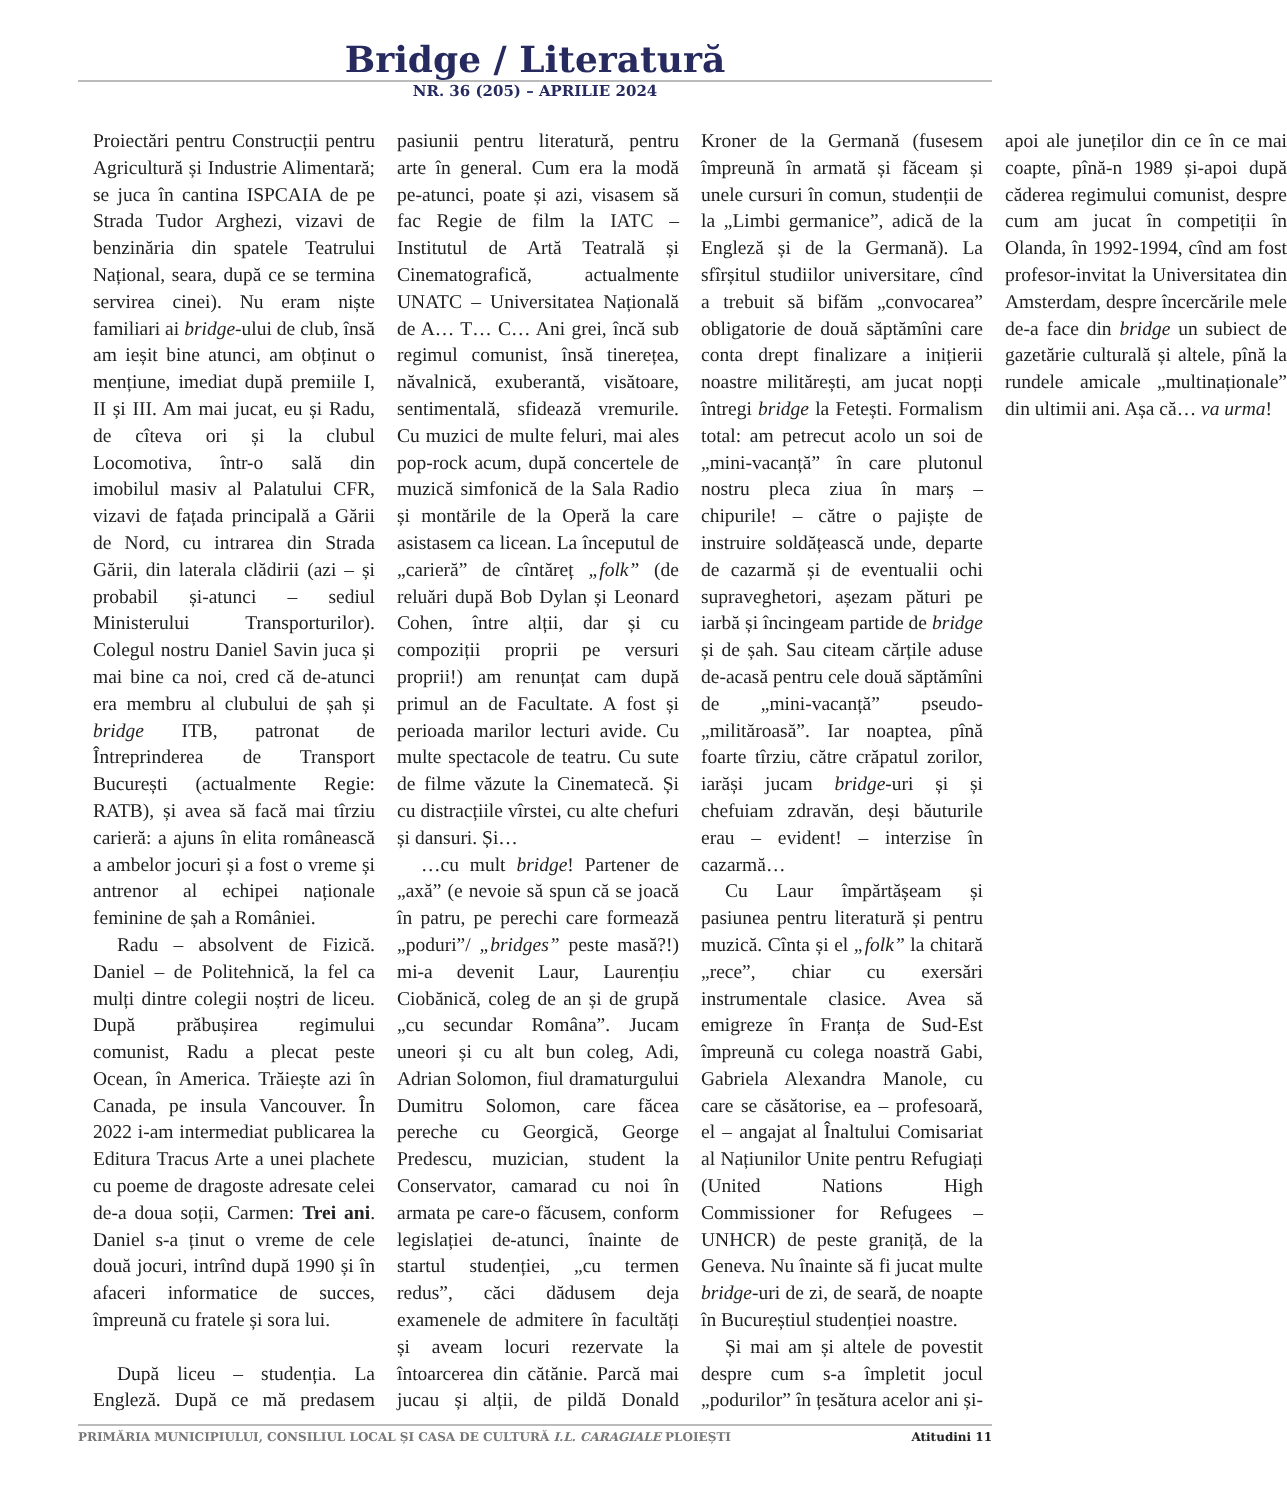Bridge / Literatură
NR. 36 (205) – APRILIE 2024
Proiectări pentru Construcții pentru Agricultură și Industrie Alimentară; se juca în cantina ISPCAIA de pe Strada Tudor Arghezi, vizavi de benzinăria din spatele Teatrului Național, seara, după ce se termina servirea cinei). Nu eram niște familiari ai bridge-ului de club, însă am ieșit bine atunci, am obținut o mențiune, imediat după premiile I, II și III. Am mai jucat, eu și Radu, de cîteva ori și la clubul Locomotiva, într-o sală din imobilul masiv al Palatului CFR, vizavi de fațada principală a Gării de Nord, cu intrarea din Strada Gării, din laterala clădirii (azi – și probabil și-atunci – sediul Ministerului Transporturilor). Colegul nostru Daniel Savin juca și mai bine ca noi, cred că de-atunci era membru al clubului de șah și bridge ITB, patronat de Întreprinderea de Transport București (actualmente Regie: RATB), și avea să facă mai tîrziu carieră: a ajuns în elita românească a ambelor jocuri și a fost o vreme și antrenor al echipei naționale feminine de șah a României.
Radu – absolvent de Fizică. Daniel – de Politehnică, la fel ca mulți dintre colegii noștri de liceu. După prăbușirea regimului comunist, Radu a plecat peste Ocean, în America. Trăiește azi în Canada, pe insula Vancouver. În 2022 i-am intermediat publicarea la Editura Tracus Arte a unei plachete cu poeme de dragoste adresate celei de-a doua soții, Carmen: Trei ani. Daniel s-a ținut o vreme de cele două jocuri, intrînd după 1990 și în afaceri informatice de succes, împreună cu fratele și sora lui.
După liceu – studenția. La Engleză. După ce mă predasem pasiunii pentru literatură, pentru arte în general. Cum era la modă pe-atunci, poate și azi, visasem să fac Regie de film la IATC – Institutul de Artă Teatrală și Cinematografică, actualmente UNATC – Universitatea Națională de A… T… C… Ani grei, încă sub regimul comunist, însă tinerețea, năvalnică, exuberantă, visătoare, sentimentală, sfidează vremurile. Cu muzici de multe feluri, mai ales pop-rock acum, după concertele de muzică simfonică de la Sala Radio și montările de la Operă la care asistasem ca licean. La începutul de „carieră” de cîntăreț „folk” (de reluări după Bob Dylan și Leonard Cohen, între alții, dar și cu compoziții proprii pe versuri proprii!) am renunțat cam după primul an de Facultate. A fost și perioada marilor lecturi avide. Cu multe spectacole de teatru. Cu sute de filme văzute la Cinematecă. Și cu distracțiile vîrstei, cu alte chefuri și dansuri. Și…
…cu mult bridge! Partener de „axă” (e nevoie să spun că se joacă în patru, pe perechi care formează „poduri”/ „bridges” peste masă?!) mi-a devenit Laur, Laurențiu Ciobănică, coleg de an și de grupă „cu secundar Româna”. Jucam uneori și cu alt bun coleg, Adi, Adrian Solomon, fiul dramaturgului Dumitru Solomon, care făcea pereche cu Georgică, George Predescu, muzician, student la Conservator, camarad cu noi în armata pe care-o făcusem, conform legislației de-atunci, înainte de startul studenției, „cu termen redus”, căci dădusem deja examenele de admitere în facultăți și aveam locuri rezervate la întoarcerea din cătănie. Parcă mai jucau și alții, de pildă Donald Kroner de la Germană (fusesem împreună în armată și făceam și unele cursuri în comun, studenții de la „Limbi germanice”, adică de la Engleză și de la Germană). La sfîrșitul studiilor universitare, cînd a trebuit să bifăm „convocarea” obligatorie de două săptămîni care conta drept finalizare a inițierii noastre militărești, am jucat nopți întregi bridge la Fetești. Formalism total: am petrecut acolo un soi de „mini-vacanță” în care plutonul nostru pleca ziua în marș – chipurile! – către o pajiște de instruire soldățească unde, departe de cazarmă și de eventualii ochi supraveghetori, așezam pături pe iarbă și încingeam partide de bridge și de șah. Sau citeam cărțile aduse de-acasă pentru cele două săptămîni de „mini-vacanță” pseudo-„milităroasă”. Iar noaptea, pînă foarte tîrziu, către crăpatul zorilor, iarăși jucam bridge-uri și și chefuiam zdravăn, deși băuturile erau – evident! – interzise în cazarmă…
Cu Laur împărtășeam și pasiunea pentru literatură și pentru muzică. Cînta și el „folk” la chitară „rece”, chiar cu exersări instrumentale clasice. Avea să emigreze în Franța de Sud-Est împreună cu colega noastră Gabi, Gabriela Alexandra Manole, cu care se căsătorise, ea – profesoară, el – angajat al Înaltului Comisariat al Națiunilor Unite pentru Refugiați (United Nations High Commissioner for Refugees – UNHCR) de peste graniță, de la Geneva. Nu înainte să fi jucat multe bridge-uri de zi, de seară, de noapte în Bucureștiul studenției noastre.
Și mai am și altele de povestit despre cum s-a împletit jocul „podurilor” în țesătura acelor ani și-apoi ale juneților din ce în ce mai coapte, pînă-n 1989 și-apoi după căderea regimului comunist, despre cum am jucat în competiții în Olanda, în 1992-1994, cînd am fost profesor-invitat la Universitatea din Amsterdam, despre încercările mele de-a face din bridge un subiect de gazetărie culturală și altele, pînă la rundele amicale „multinaționale” din ultimii ani. Așa că… va urma!
PRIMĂRIA MUNICIPIULUI, CONSILIUL LOCAL ȘI CASA DE CULTURĂ I.L. CARAGIALE PLOIEȘTI Atitudini 11